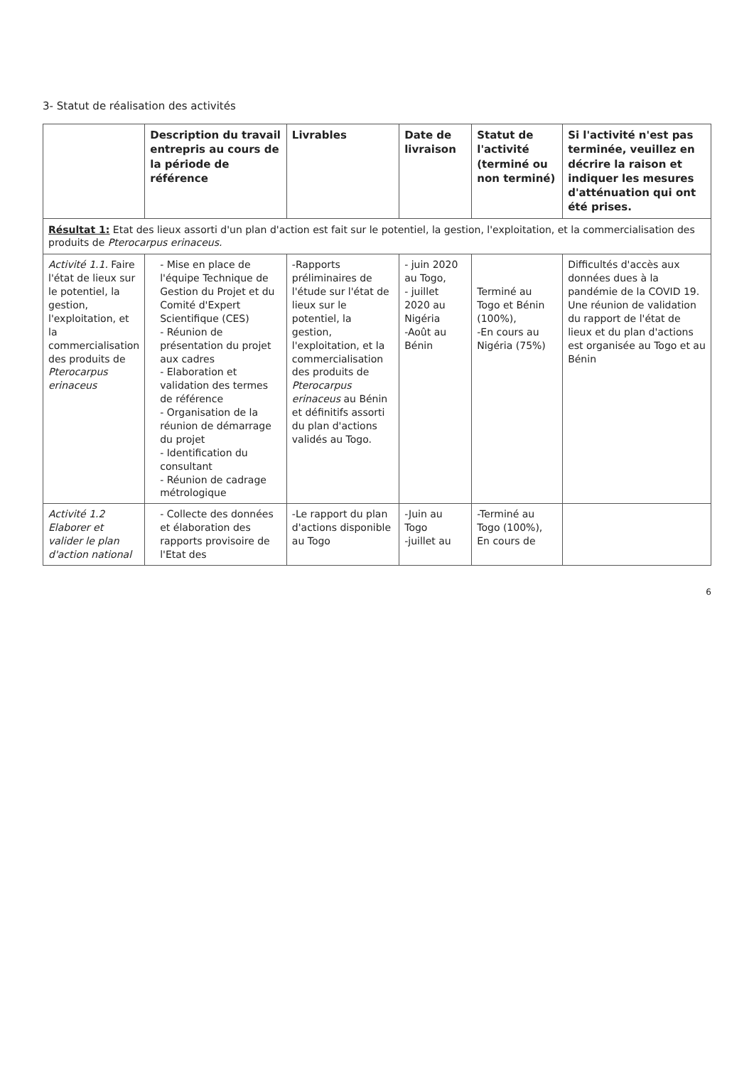3- Statut de réalisation des activités
| | Description du travail entrepris au cours de la période de référence | Livrables | Date de livraison | Statut de l'activité (terminé ou non terminé) | Si l'activité n'est pas terminée, veuillez en décrire la raison et indiquer les mesures d'atténuation qui ont été prises. |
| --- | --- | --- | --- | --- | --- |
| Résultat 1: Etat des lieux assorti d'un plan d'action est fait sur le potentiel, la gestion, l'exploitation, et la commercialisation des produits de Pterocarpus erinaceus. | | | | | |
| Activité 1.1. Faire l'état de lieux sur le potentiel, la gestion, l'exploitation, et la commercialisation des produits de Pterocarpus erinaceus | - Mise en place de l'équipe Technique de Gestion du Projet et du Comité d'Expert Scientifique (CES) - Réunion de présentation du projet aux cadres - Elaboration et validation des termes de référence - Organisation de la réunion de démarrage du projet - Identification du consultant - Réunion de cadrage métrologique | -Rapports préliminaires de l'étude sur l'état de lieux sur le potentiel, la gestion, l'exploitation, et la commercialisation des produits de Pterocarpus erinaceus au Bénin et définitifs assorti du plan d'actions validés au Togo. | - juin 2020 au Togo, - juillet 2020 au Nigéria -Août au Bénin | Terminé au Togo et Bénin (100%), -En cours au Nigéria (75%) | Difficultés d'accès aux données dues à la pandémie de la COVID 19. Une réunion de validation du rapport de l'état de lieux et du plan d'actions est organisée au Togo et au Bénin |
| Activité 1.2 Elaborer et valider le plan d'action national | - Collecte des données et élaboration des rapports provisoire de l'Etat des | -Le rapport du plan d'actions disponible au Togo | -Juin au Togo -juillet au | -Terminé au Togo (100%), En cours de | |
6